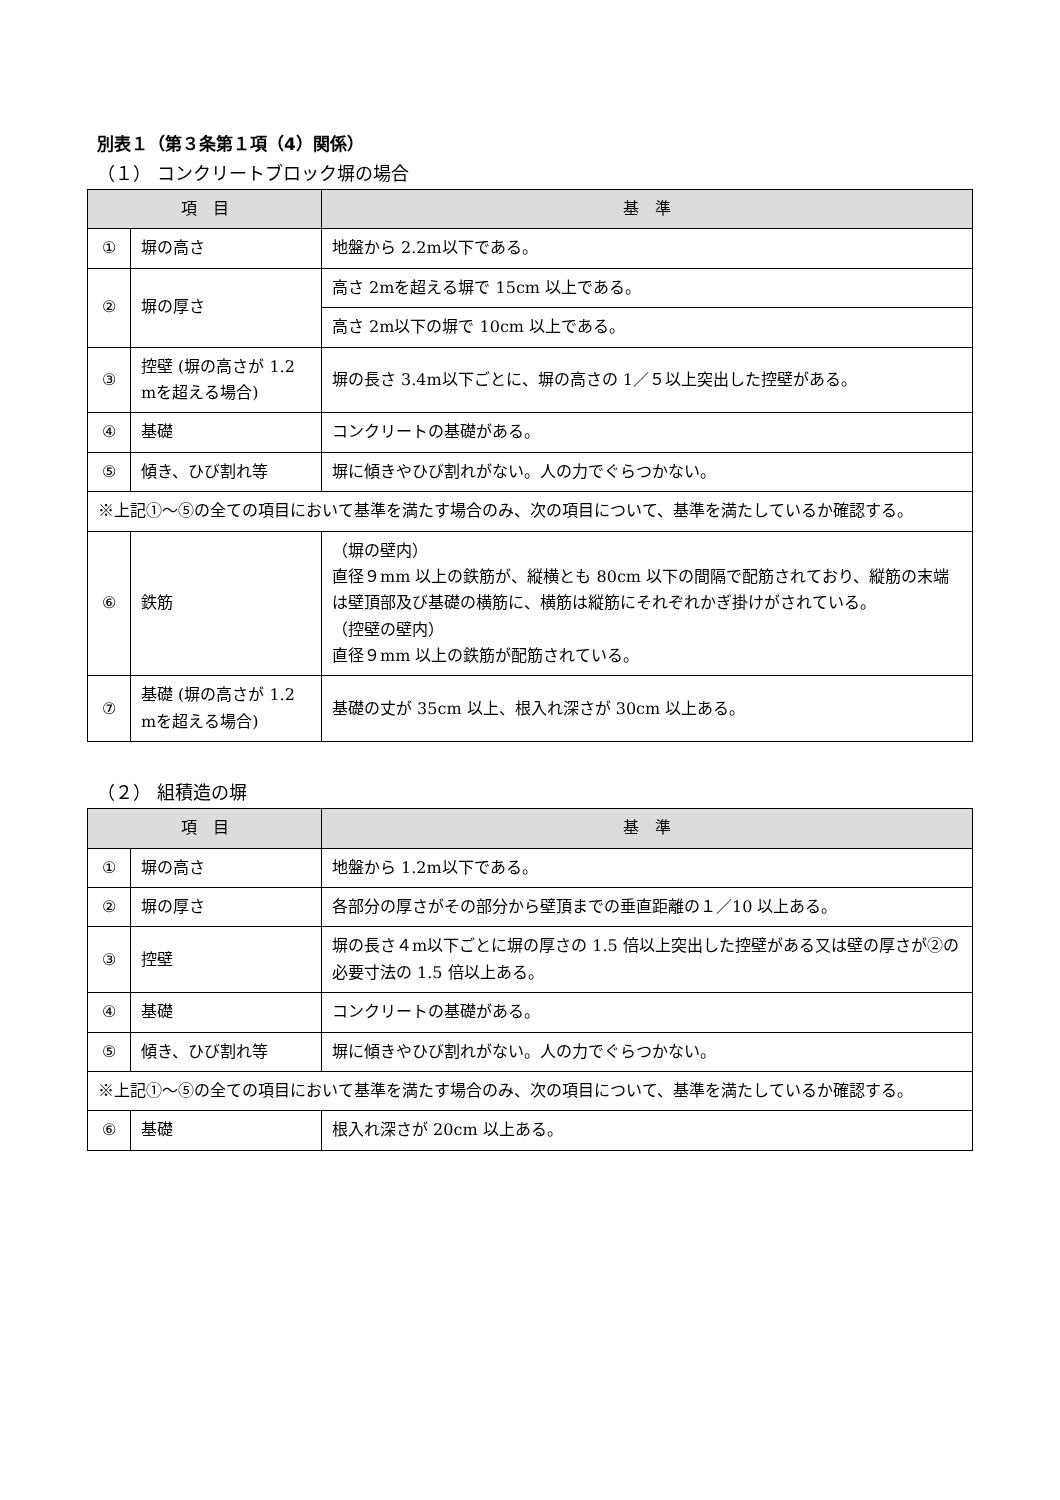別表１（第３条第１項（4）関係）
（１） コンクリートブロック塀の場合
| 項 目 | | 基 準 |
| --- | --- | --- |
| ① | 塀の高さ | 地盤から 2.2m以下である。 |
| ② | 塀の厚さ | 高さ 2mを超える塀で 15cm 以上である。 |
| | | 高さ 2m以下の塀で 10cm 以上である。 |
| ③ | 控壁 (塀の高さが 1.2 mを超える場合) | 塀の長さ 3.4m以下ごとに、塀の高さの 1／５以上突出した控壁がある。 |
| ④ | 基礎 | コンクリートの基礎がある。 |
| ⑤ | 傾き、ひび割れ等 | 塀に傾きやひび割れがない。人の力でぐらつかない。 |
| ※上記①～⑤の全ての項目において基準を満たす場合のみ、次の項目について、基準を満たしているか確認する。 | | |
| ⑥ | 鉄筋 | （塀の壁内） 直径９mm 以上の鉄筋が、縦横とも 80cm 以下の間隔で配筋されており、縦筋の末端は壁頂部及び基礎の横筋に、横筋は縦筋にそれぞれかぎ掛けがされている。 （控壁の壁内） 直径９mm 以上の鉄筋が配筋されている。 |
| ⑦ | 基礎 (塀の高さが 1.2 mを超える場合) | 基礎の丈が 35cm 以上、根入れ深さが 30cm 以上ある。 |
（２） 組積造の塀
| 項 目 | | 基 準 |
| --- | --- | --- |
| ① | 塀の高さ | 地盤から 1.2m以下である。 |
| ② | 塀の厚さ | 各部分の厚さがその部分から壁頂までの垂直距離の１／10 以上ある。 |
| ③ | 控壁 | 塀の長さ４m以下ごとに塀の厚さの 1.5 倍以上突出した控壁がある又は壁の厚さが②の必要寸法の 1.5 倍以上ある。 |
| ④ | 基礎 | コンクリートの基礎がある。 |
| ⑤ | 傾き、ひび割れ等 | 塀に傾きやひび割れがない。人の力でぐらつかない。 |
| ※上記①～⑤の全ての項目において基準を満たす場合のみ、次の項目について、基準を満たしているか確認する。 | | |
| ⑥ | 基礎 | 根入れ深さが 20cm 以上ある。 |